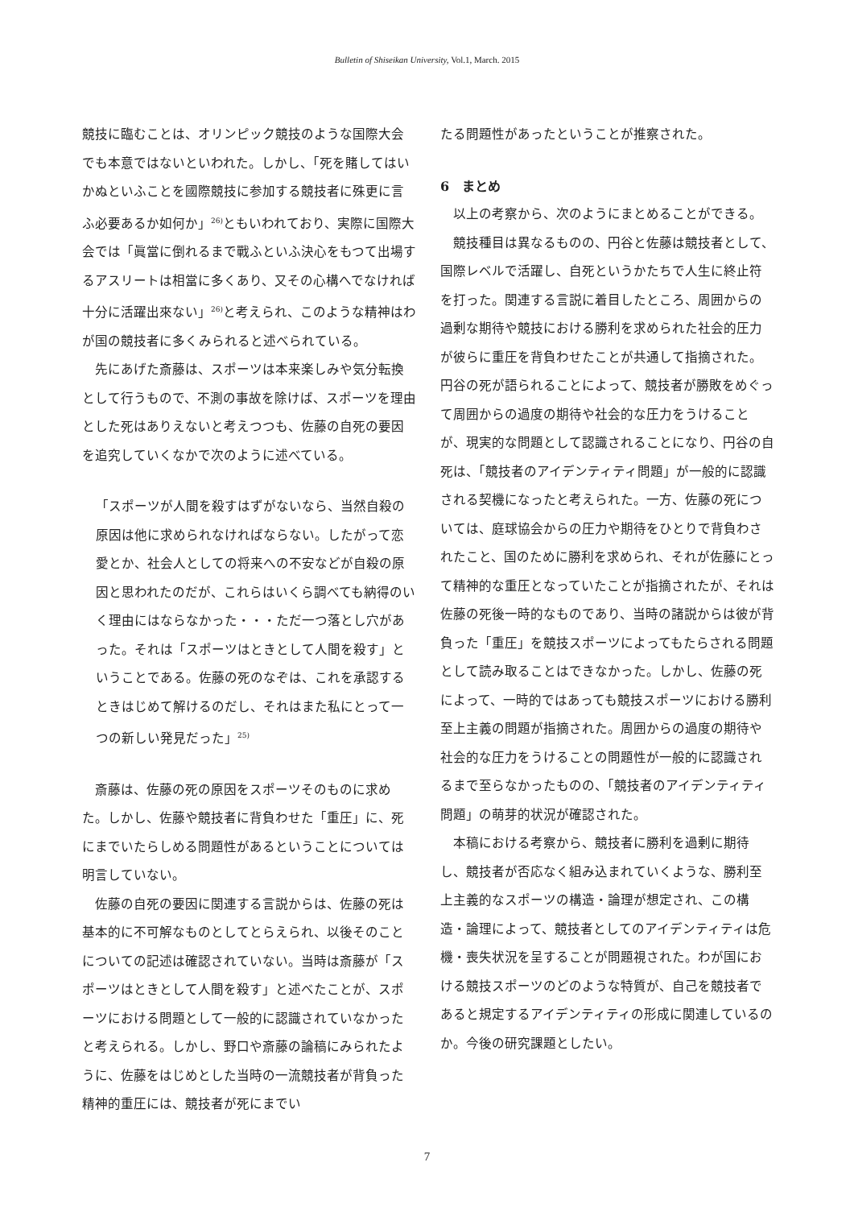Bulletin of Shiseikan University, Vol.1, March. 2015
競技に臨むことは、オリンピック競技のような国際大会でも本意ではないといわれた。しかし、「死を賭してはいかぬといふことを國際競技に参加する競技者に殊更に言ふ必要あるか如何か」<sup>26)</sup>ともいわれており、実際に国際大会では「眞當に倒れるまで戰ふといふ決心をもつて出場するアスリートは相當に多くあり、又その心構へでなければ十分に活躍出來ない」<sup>26)</sup>と考えられ、このような精神はわが国の競技者に多くみられると述べられている。
先にあげた斎藤は、スポーツは本来楽しみや気分転換として行うもので、不測の事故を除けば、スポーツを理由とした死はありえないと考えつつも、佐藤の自死の要因を追究していくなかで次のように述べている。
「スポーツが人間を殺すはずがないなら、当然自殺の原因は他に求められなければならない。したがって恋愛とか、社会人としての将来への不安などが自殺の原因と思われたのだが、これらはいくら調べても納得のいく理由にはならなかった・・・ただ一つ落とし穴があった。それは「スポーツはときとして人間を殺す」ということである。佐藤の死のなぞは、これを承認するときはじめて解けるのだし、それはまた私にとって一つの新しい発見だった」<sup>25)</sup>
斎藤は、佐藤の死の原因をスポーツそのものに求めた。しかし、佐藤や競技者に背負わせた「重圧」に、死にまでいたらしめる問題性があるということについては明言していない。
佐藤の自死の要因に関連する言説からは、佐藤の死は基本的に不可解なものとしてとらえられ、以後そのことについての記述は確認されていない。当時は斎藤が「スポーツはときとして人間を殺す」と述べたことが、スポーツにおける問題として一般的に認識されていなかったと考えられる。しかし、野口や斎藤の論稿にみられたように、佐藤をはじめとした当時の一流競技者が背負った精神的重圧には、競技者が死にまでい
たる問題性があったということが推察された。
6　まとめ
以上の考察から、次のようにまとめることができる。
競技種目は異なるものの、円谷と佐藤は競技者として、国際レベルで活躍し、自死というかたちで人生に終止符を打った。関連する言説に着目したところ、周囲からの過剰な期待や競技における勝利を求められた社会的圧力が彼らに重圧を背負わせたことが共通して指摘された。円谷の死が語られることによって、競技者が勝敗をめぐって周囲からの過度の期待や社会的な圧力をうけることが、現実的な問題として認識されることになり、円谷の自死は、「競技者のアイデンティティ問題」が一般的に認識される契機になったと考えられた。一方、佐藤の死については、庭球協会からの圧力や期待をひとりで背負わされたこと、国のために勝利を求められ、それが佐藤にとって精神的な重圧となっていたことが指摘されたが、それは佐藤の死後一時的なものであり、当時の諸説からは彼が背負った「重圧」を競技スポーツによってもたらされる問題として読み取ることはできなかった。しかし、佐藤の死によって、一時的ではあっても競技スポーツにおける勝利至上主義の問題が指摘された。周囲からの過度の期待や社会的な圧力をうけることの問題性が一般的に認識されるまで至らなかったものの、「競技者のアイデンティティ問題」の萌芽的状況が確認された。
本稿における考察から、競技者に勝利を過剰に期待し、競技者が否応なく組み込まれていくような、勝利至上主義的なスポーツの構造・論理が想定され、この構造・論理によって、競技者としてのアイデンティティは危機・喪失状況を呈することが問題視された。わが国における競技スポーツのどのような特質が、自己を競技者であると規定するアイデンティティの形成に関連しているのか。今後の研究課題としたい。
7